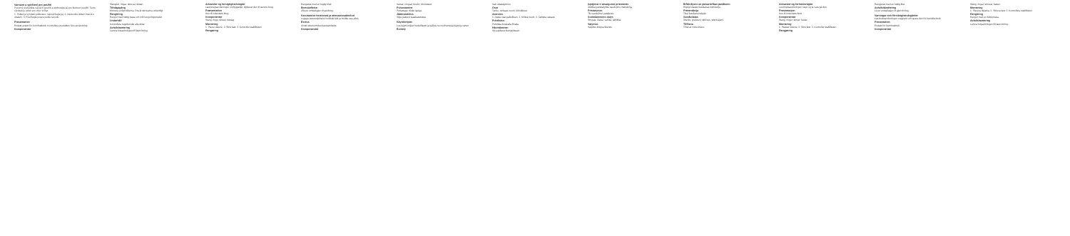Varnaint a spoštení pro použiti
Pozorně si přečtěte návod k použití a uschovejte jej pro budoucí použití. Tento výrobek je určen pro chov zvířat.
1. Pokud je výrobek poškozen, nepoužívejte jej. 2. Nedovolte dětem hrát si s obalem. 3. Používejte pouze podle návodu.
Presentation
Endast avsett för inomhusbruk. Kontrollera produkten före användning.
Komponenter
Stångdel, ringar, skruvar, fästen.
Tillvägagång
Montera enligt bilderna. Dra åt skruvarna ordentligt.
Rengöring
Rengör med fuktig trasa och milt rengöringsmedel.
Underhåll
Kontrollera regelbundet alla delar.
Avfallshantering
Lämna förpackningen till återvinning.
Advarsler og forsigtighedsregler
Læs brugsanvisningen omhyggeligt. Opbevar den til senere brug.
Præsentation
Kun til indendørs brug.
Komponenter
Stang, ringe, skruer, beslag.
Montering
1. Placer delene. 2. Skru fast. 3. Kontroller stabiliteten.
Rengøring
Rengøres med en fugtig klud.
Bortskaffelse
Aflever emballagen til genbrug.
Kasutamise hoiatused ja ettevaatusabinõud
Lugege kasutusjuhend hoolikalt läbi ja hoidke see alles.
Esitlus
Ainult siseruumides kasutamiseks.
Komponendid
Varras, rõngad, kruvid, kinnitused.
Puhastamine
Puhastage niiske lapiga.
Jäätmekäitlus
Viige pakend taaskasutusse.
Käyttöohjeet
Lue käyttöohjeet huolellisesti ja säilytä ne myöhempää käyttöä varten.
Esittely
Vain sisäkäyttöön.
Osat
Tanko, renkaat, ruuvit, kiinnikkeet.
Asennus
1. Aseta osat paikoilleen. 2. Kiristä ruuvit. 3. Tarkista vakaus.
Puhdistus
Puhdista kostealla liinalla.
Hävittäminen
Vie pakkaus kierrätykseen.
Įspėjimai ir atsargumo priemonės
Atidžiai perskaitykite naudojimo instrukciją.
Pristatymas
Tik naudojimui patalpose.
Sudedamosios dalys
Strypas, žiedai, varžtai, laikikliai.
Valymas
Valykite drėgna šluoste.
Brīdinājumi un piesardzības pasākumi
Rūpīgi izlasiet lietošanas instrukciju.
Prezentācija
Tikai lietošanai telpās.
Sastāvdaļas
Stienis, gredzeni, skrūves, stiprinājumi.
Tīrīšana
Tīriet ar mitru drānu.
Advarsler og forholdsregler
Les bruksanvisningen nøye og ta vare på den.
Presentasjon
Kun til innendørs bruk.
Komponenter
Stang, ringer, skruer, fester.
Montering
1. Plasser delene. 2. Skru fast. 3. Kontroller stabiliteten.
Rengjøring
Rengjøres med en fuktig klut.
Avfallshåndtering
Lever emballasjen til gjenvinning.
Varningar och försiktighetsåtgärder
Läs bruksanvisningen noggrant och spara den för framtida bruk.
Presentation
Endast för inomhusbruk.
Komponenter
Stång, ringar, skruvar, fästen.
Montering
1. Placera delarna. 2. Skruva fast. 3. Kontrollera stabiliteten.
Rengöring
Rengör med en fuktig trasa.
Avfallshantering
Lämna förpackningen till återvinning.